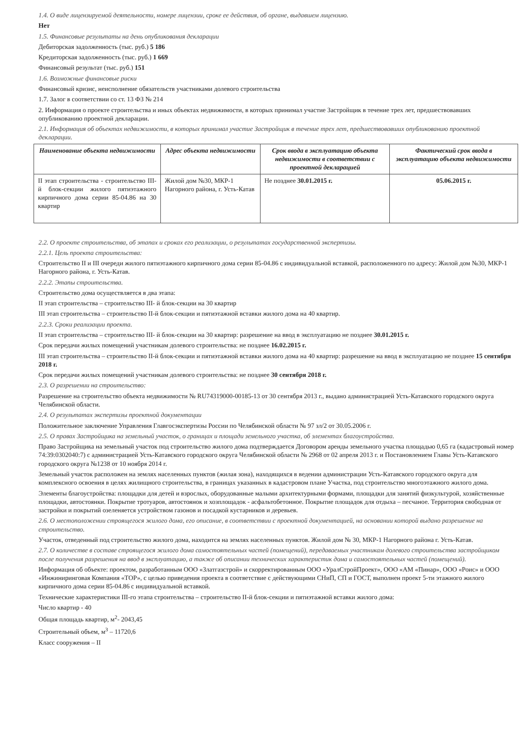1.4. О виде лицензируемой деятельности, номере лицензии, сроке ее действия, об органе, выдавшем лицензию.
Нет
1.5. Финансовые результаты на день опубликования декларации
Дебиторская задолженность (тыс. руб.) 5 186
Кредиторская задолженность (тыс. руб.) 1 669
Финансовый результат (тыс. руб.) 151
1.6. Возможные финансовые риски
Финансовый кризис, неисполнение обязательств участниками долевого строительства
1.7. Залог в соответствии со ст. 13 ФЗ № 214
2. Информация о проекте строительства и иных объектах недвижимости, в которых принимал участие Застройщик в течение трех лет, предшествовавших опубликованию проектной декларации.
2.1. Информация об объектах недвижимости, в которых принимал участие Застройщик в течение трех лет, предшествовавших опубликованию проектной декларации.
| Наименование объекта недвижимости | Адрес объекта недвижимости | Срок ввода в эксплуатацию объекта недвижимости в соответствии с проектной декларацией | Фактический срок ввода в эксплуатацию объекта недвижимости |
| --- | --- | --- | --- |
| II этап строительства - строительство III-й блок-секции жилого пятиэтажного кирпичного дома серии 85-04.86 на 30 квартир | Жилой дом №30, МКР-1 Нагорного района, г. Усть-Катав | Не позднее 30.01.2015 г. | 05.06.2015 г. |
2.2. О проекте строительства, об этапах и сроках его реализации, о результатах государственной экспертизы.
2.2.1. Цель проекта строительства:
Строительство II и III очереди жилого пятиэтажного кирпичного дома серии 85-04.86 с индивидуальной вставкой, расположенного по адресу: Жилой дом №30, МКР-1 Нагорного района, г. Усть-Катав.
2.2.2. Этапы строительства.
Строительство дома осуществляется в два этапа:
II этап строительства – строительство III- й блок-секции на 30 квартир
III этап строительства – строительство II-й блок-секции и пятиэтажной вставки жилого дома на 40 квартир.
2.2.3. Сроки реализации проекта.
II этап строительства – строительство III- й блок-секции на 30 квартир: разрешение на ввод в эксплуатацию не позднее 30.01.2015 г.
Срок передачи жилых помещений участникам долевого строительства: не позднее 16.02.2015 г.
III этап строительства – строительство II-й блок-секции и пятиэтажной вставки жилого дома на 40 квартир: разрешение на ввод в эксплуатацию не позднее 15 сентября 2018 г.
Срок передачи жилых помещений участникам долевого строительства: не позднее 30 сентября 2018 г.
2.3. О разрешении на строительство:
Разрешение на строительство объекта недвижимости № RU74319000-00185-13 от 30 сентября 2013 г., выдано администрацией Усть-Катавского городского округа Челябинской области.
2.4. О результатах экспертизы проектной документации
Положительное заключение Управления Главгосэкспертизы России по Челябинской области № 97 зл/2 от 30.05.2006 г.
2.5. О правах Застройщика на земельный участок, о границах и площади земельного участка, об элементах благоустройства.
Право Застройщика на земельный участок под строительство жилого дома подтверждается Договором аренды земельного участка площадью 0,65 га (кадастровый номер 74:39:0302040:7) с администрацией Усть-Катавского городского округа Челябинской области № 2968 от 02 апреля 2013 г. и Постановлением Главы Усть-Катавского городского округа №1238 от 10 ноября 2014 г.
Земельный участок расположен на землях населенных пунктов (жилая зона), находящихся в ведении администрации Усть-Катавского городского округа для комплексного освоения в целях жилищного строительства, в границах указанных в кадастровом плане Участка, под строительство многоэтажного жилого дома.
Элементы благоустройства: площадки для детей и взрослых, оборудованные малыми архитектурными формами, площадки для занятий физкультурой, хозяйственные площадки, автостоянки. Покрытие тротуаров, автостоянок и хозплощадок - асфальтобетонное. Покрытие площадок для отдыха – песчаное. Территория свободная от застройки и покрытий озеленяется устройством газонов и посадкой кустарников и деревьев.
2.6. О местоположении строящегося жилого дома, его описание, в соответствии с проектной документацией, на основании которой выдано разрешение на строительство.
Участок, отведенный под строительство жилого дома, находится на землях населенных пунктов. Жилой дом № 30, МКР-1 Нагорного района г. Усть-Катав.
2.7. О количестве в составе строящегося жилого дома самостоятельных частей (помещений), передаваемых участникам долевого строительства застройщиком после получения разрешения на ввод в эксплуатацию, а также об описании технических характеристик дома и самостоятельных частей (помещений).
Информация об объекте: проектом, разработанным ООО «Златгазстрой» и скорректированным ООО «УралСтройПроект», ООО «АМ «Пинар», ООО «Роис» и ООО «Инжиниринговая Компания «ТОР», с целью приведения проекта в соответствие с действующими СНиП, СП и ГОСТ, выполнен проект 5-ти этажного жилого кирпичного дома серии 85-04.86 с индивидуальной вставкой.
Технические характеристики III-го этапа строительства – строительство II-й блок-секции и пятиэтажной вставки жилого дома:
Число квартир - 40
Общая площадь квартир, м<sup>2</sup>- 2043,45
Строительный объем, м<sup>3</sup> – 11720,6
Класс сооружения – II